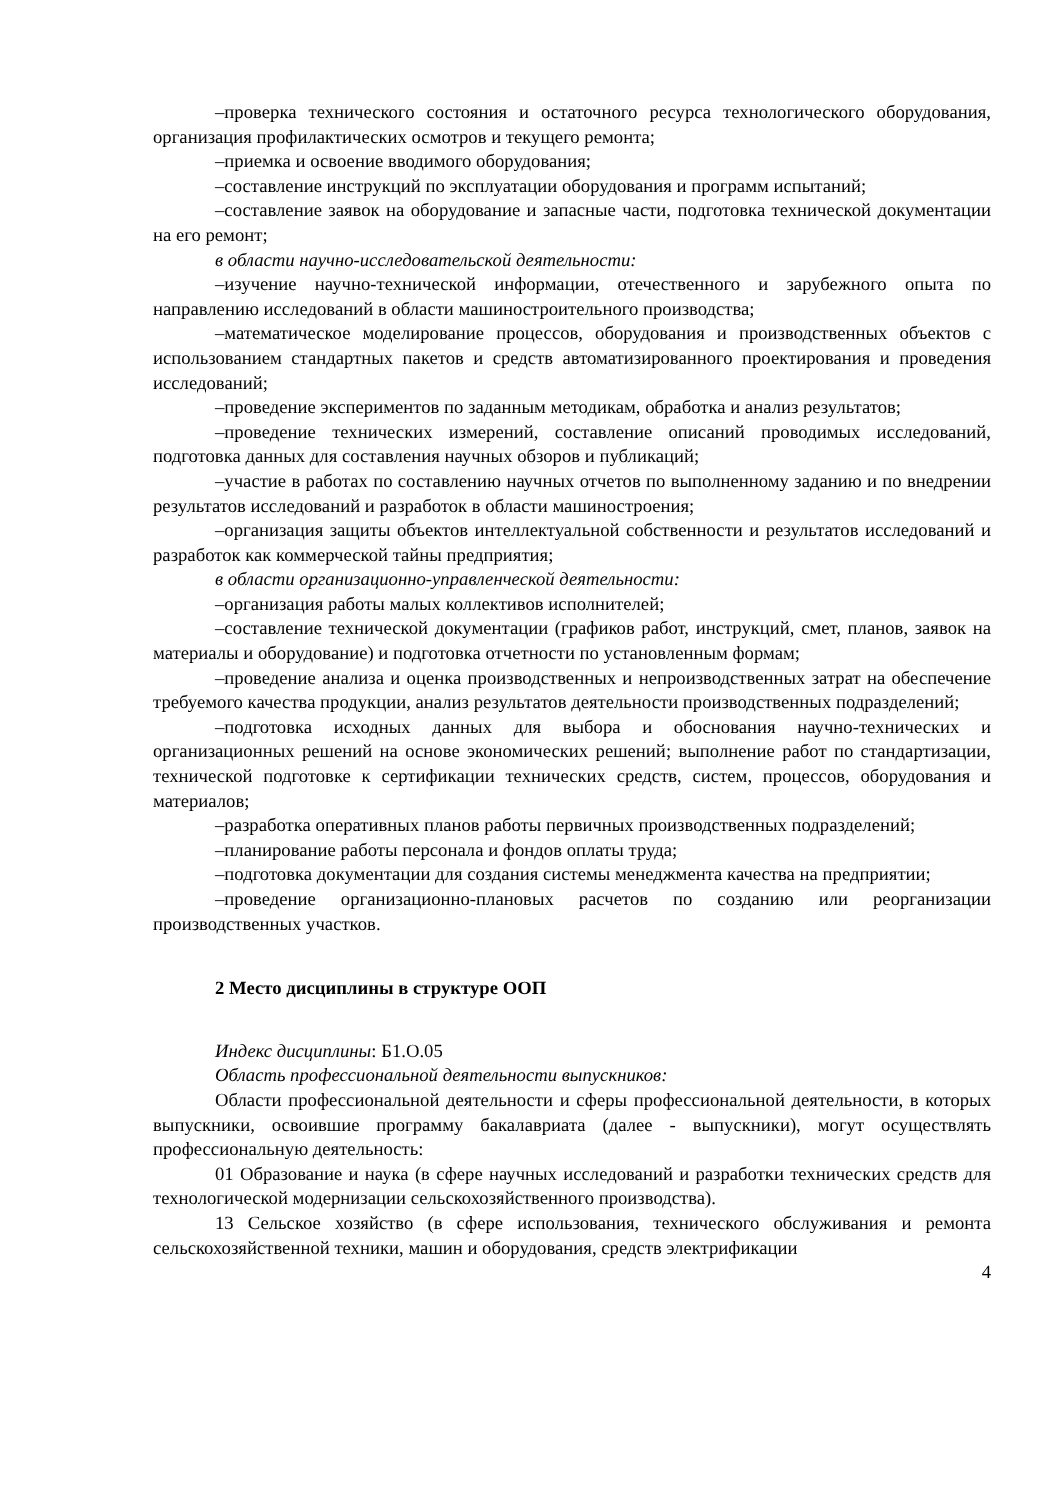–проверка технического состояния и остаточного ресурса технологического оборудования, организация профилактических осмотров и текущего ремонта;
–приемка и освоение вводимого оборудования;
–составление инструкций по эксплуатации оборудования и программ испытаний;
–составление заявок на оборудование и запасные части, подготовка технической документации на его ремонт;
в области научно-исследовательской деятельности:
–изучение научно-технической информации, отечественного и зарубежного опыта по направлению исследований в области машиностроительного производства;
–математическое моделирование процессов, оборудования и производственных объектов с использованием стандартных пакетов и средств автоматизированного проектирования и проведения исследований;
–проведение экспериментов по заданным методикам, обработка и анализ результатов;
–проведение технических измерений, составление описаний проводимых исследований, подготовка данных для составления научных обзоров и публикаций;
–участие в работах по составлению научных отчетов по выполненному заданию и по внедрении результатов исследований и разработок в области машиностроения;
–организация защиты объектов интеллектуальной собственности и результатов исследований и разработок как коммерческой тайны предприятия;
в области организационно-управленческой деятельности:
–организация работы малых коллективов исполнителей;
–составление технической документации (графиков работ, инструкций, смет, планов, заявок на материалы и оборудование) и подготовка отчетности по установленным формам;
–проведение анализа и оценка производственных и непроизводственных затрат на обеспечение требуемого качества продукции, анализ результатов деятельности производственных подразделений;
–подготовка исходных данных для выбора и обоснования научно-технических и организационных решений на основе экономических решений; выполнение работ по стандартизации, технической подготовке к сертификации технических средств, систем, процессов, оборудования и материалов;
–разработка оперативных планов работы первичных производственных подразделений;
–планирование работы персонала и фондов оплаты труда;
–подготовка документации для создания системы менеджмента качества на предприятии;
–проведение организационно-плановых расчетов по созданию или реорганизации производственных участков.
2 Место дисциплины в структуре ООП
Индекс дисциплины: Б1.О.05
Область профессиональной деятельности выпускников:
Области профессиональной деятельности и сферы профессиональной деятельности, в которых выпускники, освоившие программу бакалавриата (далее - выпускники), могут осуществлять профессиональную деятельность:
01 Образование и наука (в сфере научных исследований и разработки технических средств для технологической модернизации сельскохозяйственного производства).
13 Сельское хозяйство (в сфере использования, технического обслуживания и ремонта сельскохозяйственной техники, машин и оборудования, средств электрификации
4